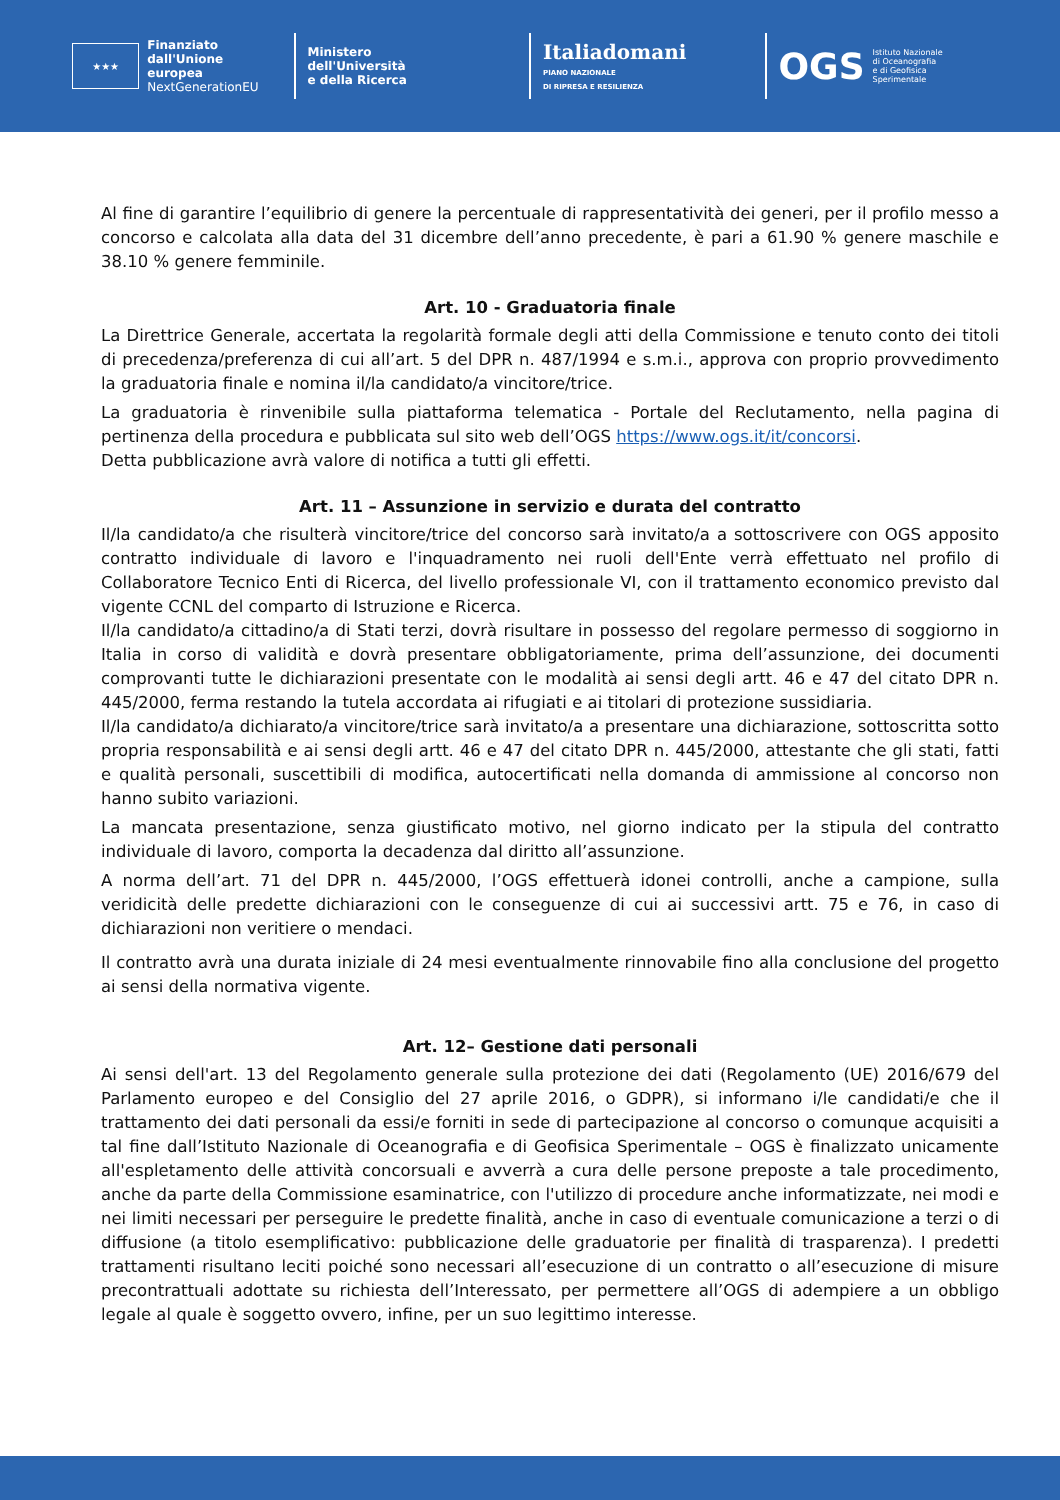★★★
Finanziato
dall'Unione europea
NextGenerationEU
Ministero
dell'Università
e della Ricerca
Italiadomani
PIANO NAZIONALE
DI RIPRESA E RESILIENZA
OGS Istituto Nazionale
di Oceanografia
e di Geofisica
Sperimentale
Al fine di garantire l’equilibrio di genere la percentuale di rappresentatività dei generi, per il profilo messo a concorso e calcolata alla data del 31 dicembre dell’anno precedente, è pari a 61.90 % genere maschile e 38.10 % genere femminile.
Art. 10 - Graduatoria finale
La Direttrice Generale, accertata la regolarità formale degli atti della Commissione e tenuto conto dei titoli di precedenza/preferenza di cui all’art. 5 del DPR n. 487/1994 e s.m.i., approva con proprio provvedimento la graduatoria finale e nomina il/la candidato/a vincitore/trice.
La graduatoria è rinvenibile sulla piattaforma telematica - Portale del Reclutamento, nella pagina di pertinenza della procedura e pubblicata sul sito web dell’OGS https://www.ogs.it/it/concorsi.
Detta pubblicazione avrà valore di notifica a tutti gli effetti.
Art. 11 – Assunzione in servizio e durata del contratto
Il/la candidato/a che risulterà vincitore/trice del concorso sarà invitato/a a sottoscrivere con OGS apposito contratto individuale di lavoro e l'inquadramento nei ruoli dell'Ente verrà effettuato nel profilo di Collaboratore Tecnico Enti di Ricerca, del livello professionale VI, con il trattamento economico previsto dal vigente CCNL del comparto di Istruzione e Ricerca.
Il/la candidato/a cittadino/a di Stati terzi, dovrà risultare in possesso del regolare permesso di soggiorno in Italia in corso di validità e dovrà presentare obbligatoriamente, prima dell’assunzione, dei documenti comprovanti tutte le dichiarazioni presentate con le modalità ai sensi degli artt. 46 e 47 del citato DPR n. 445/2000, ferma restando la tutela accordata ai rifugiati e ai titolari di protezione sussidiaria.
Il/la candidato/a dichiarato/a vincitore/trice sarà invitato/a a presentare una dichiarazione, sottoscritta sotto propria responsabilità e ai sensi degli artt. 46 e 47 del citato DPR n. 445/2000, attestante che gli stati, fatti e qualità personali, suscettibili di modifica, autocertificati nella domanda di ammissione al concorso non hanno subito variazioni.
La mancata presentazione, senza giustificato motivo, nel giorno indicato per la stipula del contratto individuale di lavoro, comporta la decadenza dal diritto all’assunzione.
A norma dell’art. 71 del DPR n. 445/2000, l’OGS effettuerà idonei controlli, anche a campione, sulla veridicità delle predette dichiarazioni con le conseguenze di cui ai successivi artt. 75 e 76, in caso di dichiarazioni non veritiere o mendaci.
Il contratto avrà una durata iniziale di 24 mesi eventualmente rinnovabile fino alla conclusione del progetto ai sensi della normativa vigente.
Art. 12– Gestione dati personali
Ai sensi dell'art. 13 del Regolamento generale sulla protezione dei dati (Regolamento (UE) 2016/679 del Parlamento europeo e del Consiglio del 27 aprile 2016, o GDPR), si informano i/le candidati/e che il trattamento dei dati personali da essi/e forniti in sede di partecipazione al concorso o comunque acquisiti a tal fine dall’Istituto Nazionale di Oceanografia e di Geofisica Sperimentale – OGS è finalizzato unicamente all'espletamento delle attività concorsuali e avverrà a cura delle persone preposte a tale procedimento, anche da parte della Commissione esaminatrice, con l'utilizzo di procedure anche informatizzate, nei modi e nei limiti necessari per perseguire le predette finalità, anche in caso di eventuale comunicazione a terzi o di diffusione (a titolo esemplificativo: pubblicazione delle graduatorie per finalità di trasparenza). I predetti trattamenti risultano leciti poiché sono necessari all’esecuzione di un contratto o all’esecuzione di misure precontrattuali adottate su richiesta dell’Interessato, per permettere all’OGS di adempiere a un obbligo legale al quale è soggetto ovvero, infine, per un suo legittimo interesse.